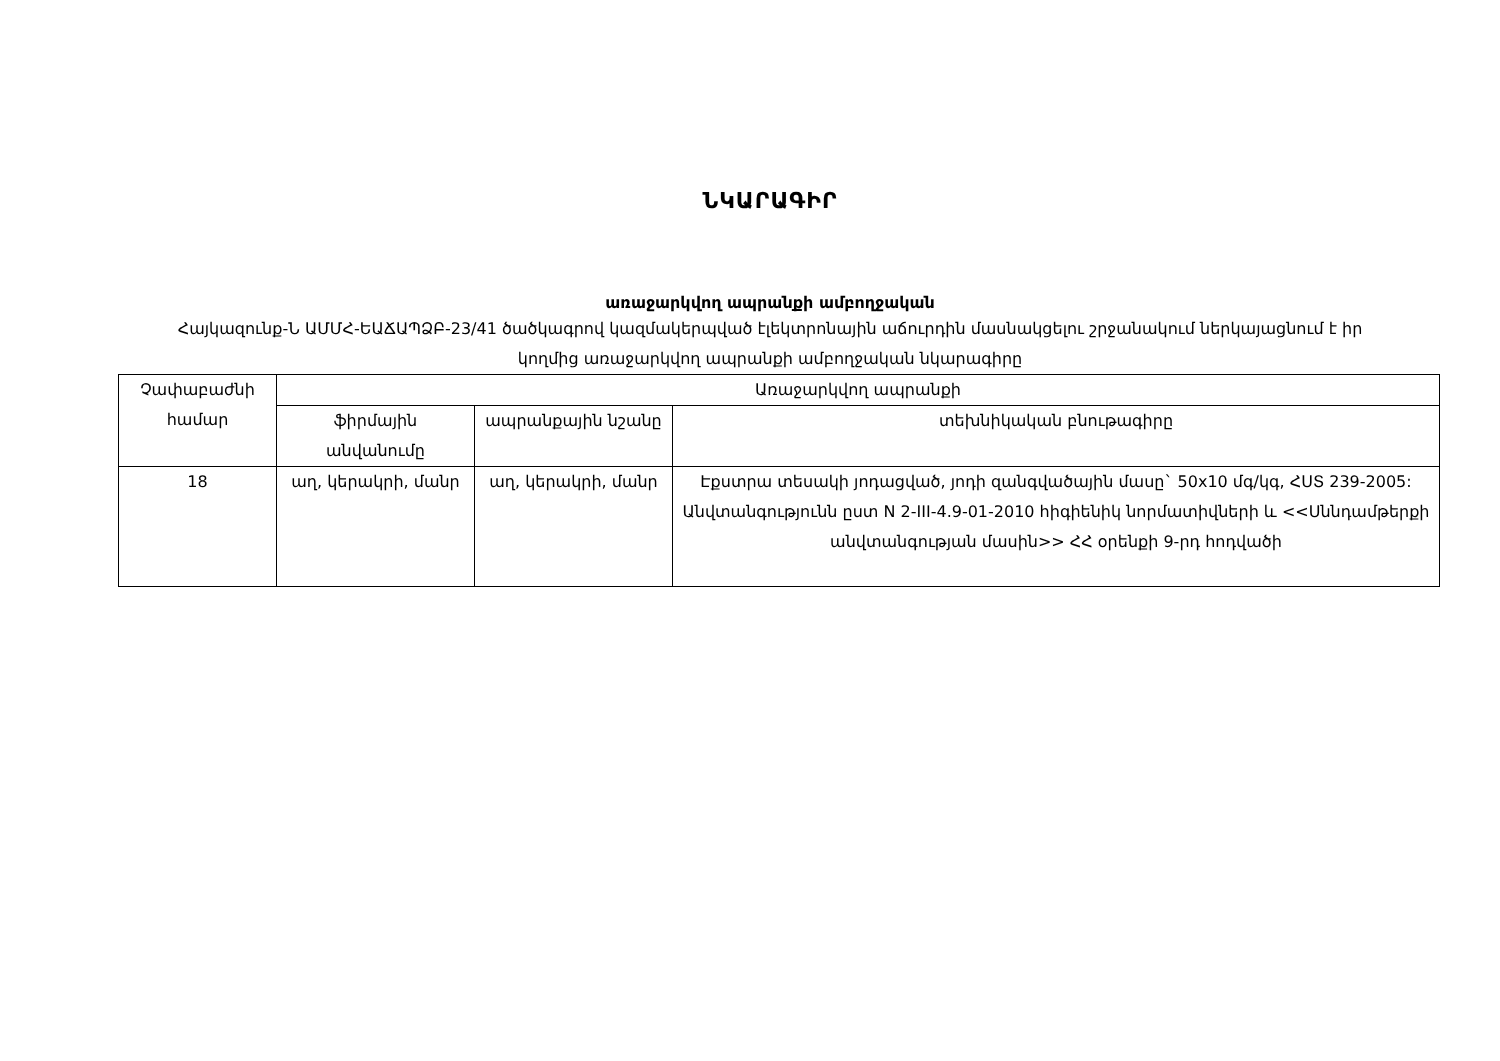ՆԿԱՐԱԳԻՐ
առաջարկվող ապրանքի ամբողջական
Հայկազունք-Ն ԱՄՄՀ-ԵԱՃԱՊՁԲ-23/41 ծածկագրով կազմակերպված էլեկտրոնային աճուրդին մասնակցելու շրջանակում ներկայացնում է իր կողմից առաջարկվող ապրանքի ամբողջական նկարագիրը
| Չափաբաժնի համար | Առաջարկվող ապրանքի | | |
| --- | --- | --- | --- |
| | ֆիրմային անվանումը | ապրանքային նշանը | տեխնիկական բնութագիրը |
| 18 | աղ, կերակրի, մանր | աղ, կերակրի, մանր | Էքստրա տեսակի յոդացված, յոդի զանգվածային մասը` 50x10 մգ/կգ, ՀՍՏ 239-2005: Անվտանգությունն ըստ N 2-III-4.9-01-2010 հիգիենիկ նորմատիվների և <<Սննդամթերքի անվտանգության մասին>> ՀՀ օրենքի 9-րդ հոդվածի |